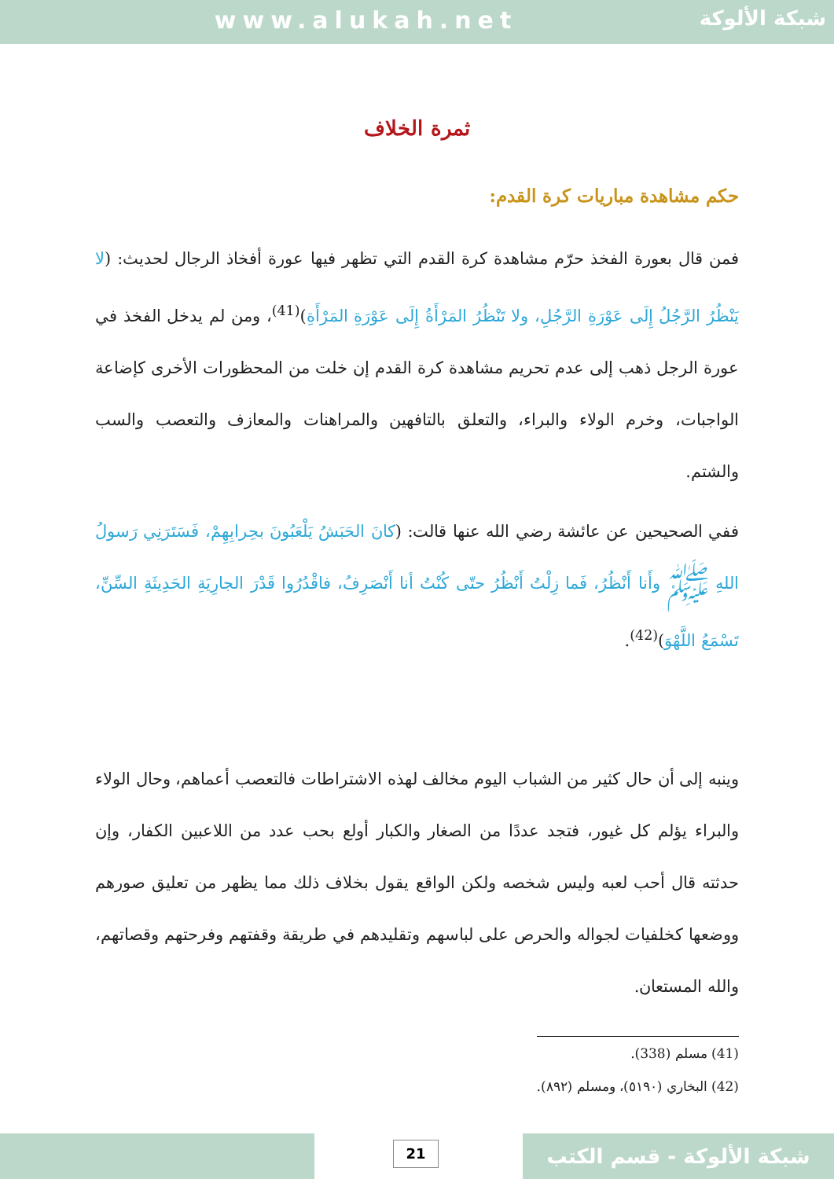www.alukah.net
شبكة الألوكة
ثمرة الخلاف
حكم مشاهدة مباريات كرة القدم:
فمن قال بعورة الفخذ حرّم مشاهدة كرة القدم التي تظهر فيها عورة أفخاذ الرجال لحديث: (لا يَنْظُرُ الرَّجُلُ إِلَى عَوْرَةِ الرَّجُلِ، ولا تَنْظُرُ المَرْأَةُ إِلَى عَوْرَةِ المَرْأَةِ)<sup>(41)</sup>، ومن لم يدخل الفخذ في عورة الرجل ذهب إلى عدم تحريم مشاهدة كرة القدم إن خلت من المحظورات الأخرى كإضاعة الواجبات، وخرم الولاء والبراء، والتعلق بالتافهين والمراهنات والمعازف والتعصب والسب والشتم.
ففي الصحيحين عن عائشة رضي الله عنها قالت: (كانَ الحَبَشُ يَلْعَبُونَ بحِرابِهِمْ، فَسَتَرَنِي رَسولُ اللهِ ﷺ وأَنا أَنْظُرُ، فَما زِلْتُ أَنْظُرُ حتّى كُنْتُ أنا أَنْصَرِفُ، فاقْدُرُوا قَدْرَ الجارِيَةِ الحَدِيثَةِ السِّنِّ، تَسْمَعُ اللَّهْوَ)<sup>(42)</sup>.
وينبه إلى أن حال كثير من الشباب اليوم مخالف لهذه الاشتراطات فالتعصب أعماهم، وحال الولاء والبراء يؤلم كل غيور، فتجد عددًا من الصغار والكبار أولع بحب عدد من اللاعبين الكفار، وإن حدثته قال أحب لعبه وليس شخصه ولكن الواقع يقول بخلاف ذلك مما يظهر من تعليق صورهم ووضعها كخلفيات لجواله والحرص على لباسهم وتقليدهم في طريقة وقفتهم وفرحتهم وقصاتهم، والله المستعان.
(41) مسلم (338).
(42) البخاري (٥١٩٠)، ومسلم (٨٩٢).
21 شبكة الألوكة - قسم الكتب